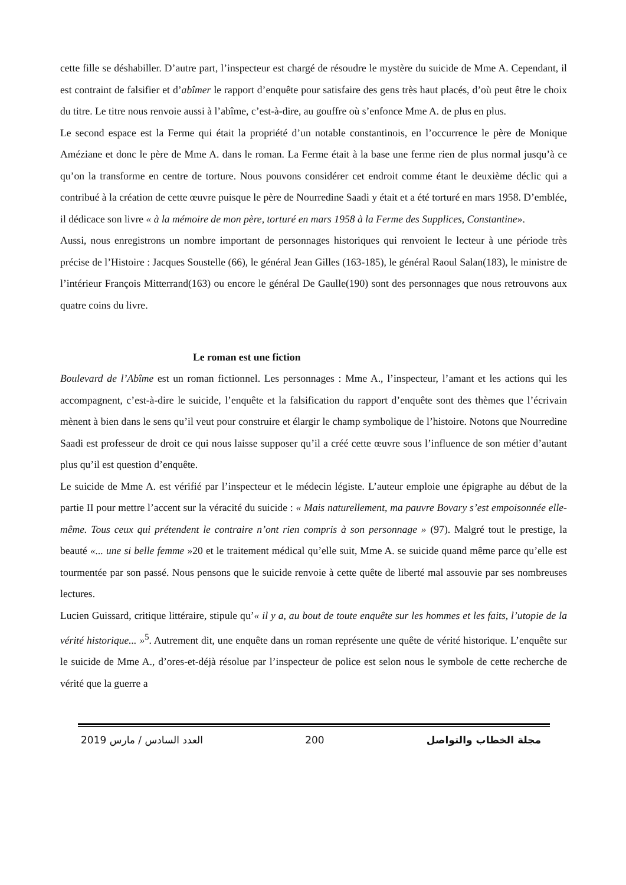cette fille se déshabiller. D’autre part, l’inspecteur est chargé de résoudre le mystère du suicide de Mme A. Cependant, il est contraint de falsifier et d’abîmer le rapport d’enquête pour satisfaire des gens très haut placés, d’où peut être le choix du titre. Le titre nous renvoie aussi à l’abîme, c’est-à-dire, au gouffre où s’enfonce Mme A. de plus en plus.
Le second espace est la Ferme qui était la propriété d’un notable constantinois, en l’occurrence le père de Monique Améziane et donc le père de Mme A. dans le roman. La Ferme était à la base une ferme rien de plus normal jusqu’à ce qu’on la transforme en centre de torture. Nous pouvons considérer cet endroit comme étant le deuxième déclic qui a contribué à la création de cette œuvre puisque le père de Nourredine Saadi y était et a été torturé en mars 1958. D’emblée, il dédicace son livre « à la mémoire de mon père, torturé en mars 1958 à la Ferme des Supplices, Constantine».
Aussi, nous enregistrons un nombre important de personnages historiques qui renvoient le lecteur à une période très précise de l’Histoire : Jacques Soustelle (66), le général Jean Gilles (163-185), le général Raoul Salan(183), le ministre de l’intérieur François Mitterrand(163) ou encore le général De Gaulle(190) sont des personnages que nous retrouvons aux quatre coins du livre.
Le roman est une fiction
Boulevard de l’Abîme est un roman fictionnel. Les personnages : Mme A., l’inspecteur, l’amant et les actions qui les accompagnent, c’est-à-dire le suicide, l’enquête et la falsification du rapport d’enquête sont des thèmes que l’écrivain mènent à bien dans le sens qu’il veut pour construire et élargir le champ symbolique de l’histoire. Notons que Nourredine Saadi est professeur de droit ce qui nous laisse supposer qu’il a créé cette œuvre sous l’influence de son métier d’autant plus qu’il est question d’enquête.
Le suicide de Mme A. est vérifié par l’inspecteur et le médecin légiste. L’auteur emploie une épigraphe au début de la partie II pour mettre l’accent sur la véracité du suicide : « Mais naturellement, ma pauvre Bovary s’est empoisonnée elle-même. Tous ceux qui prétendent le contraire n’ont rien compris à son personnage » (97). Malgré tout le prestige, la beauté «... une si belle femme »20 et le traitement médical qu’elle suit, Mme A. se suicide quand même parce qu’elle est tourmentée par son passé. Nous pensons que le suicide renvoie à cette quête de liberté mal assouvie par ses nombreuses lectures.
Lucien Guissard, critique littéraire, stipule qu’« il y a, au bout de toute enquête sur les hommes et les faits, l’utopie de la vérité historique... »<sup>5</sup>. Autrement dit, une enquête dans un roman représente une quête de vérité historique. L’enquête sur le suicide de Mme A., d’ores-et-déjà résolue par l’inspecteur de police est selon nous le symbole de cette recherche de vérité que la guerre a
2019 العدد السادس / مارس 200 مجلة الخطاب والتواصل